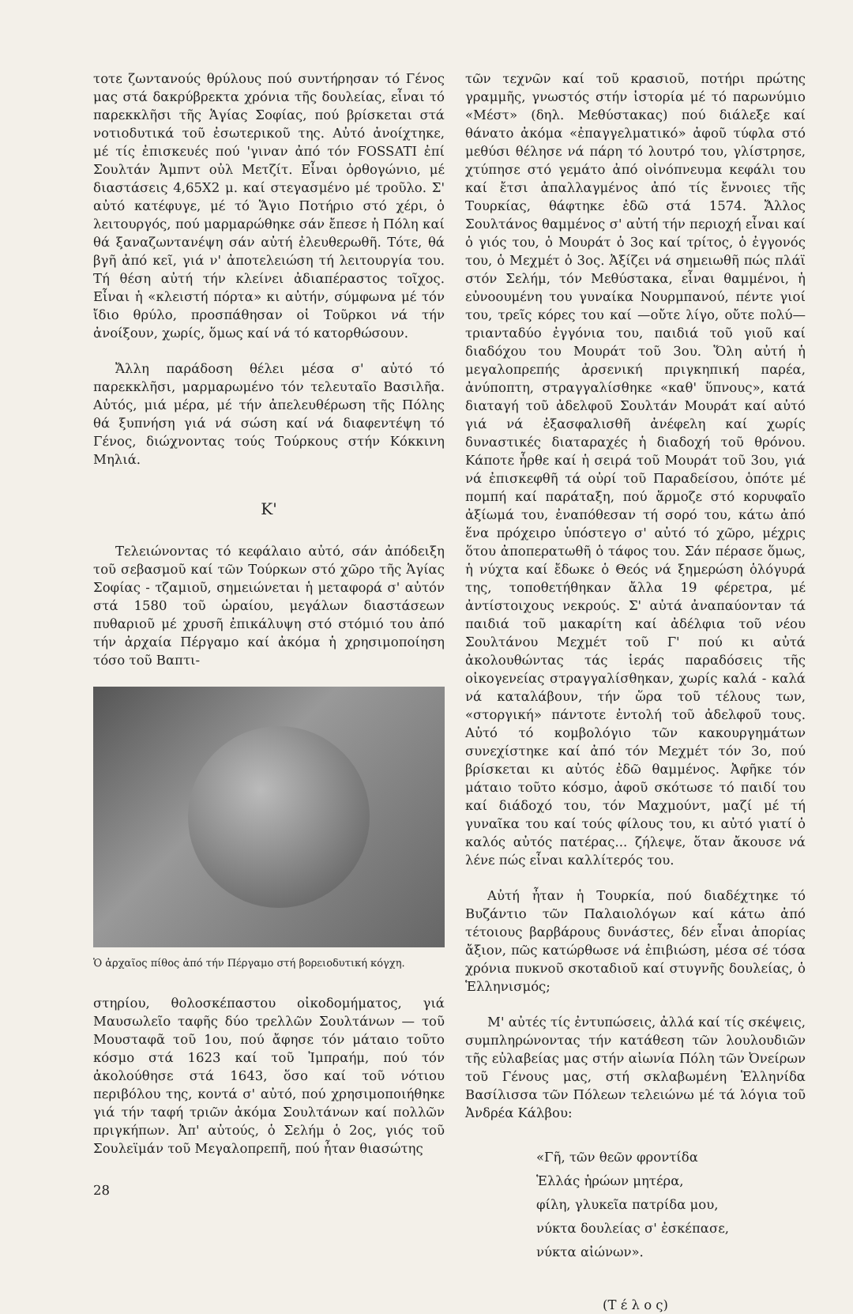τοτε ζωντανούς θρύλους πού συντήρησαν τό Γένος μας στά δακρύβρεκτα χρόνια τῆς δουλείας, εἶναι τό παρεκκλῆσι τῆς Ἁγίας Σοφίας, πού βρίσκεται στά νοτιοδυτικά τοῦ ἐσωτερικοῦ της. Αὐτό ἀνοίχτηκε, μέ τίς ἐπισκευές πού 'γιναν ἀπό τόν FOSSATI ἐπί Σουλτάν Ἀμπντ οὐλ Μετζίτ. Εἶναι ὀρθογώνιο, μέ διαστάσεις 4,65Χ2 μ. καί στεγασμένο μέ τροῦλο. Σ' αὐτό κατέφυγε, μέ τό Ἅγιο Ποτήριο στό χέρι, ὁ λειτουργός, πού μαρμαρώθηκε σάν ἔπεσε ἡ Πόλη καί θά ξαναζωντανέψη σάν αὐτή ἐλευθερωθῆ. Τότε, θά βγῆ ἀπό κεῖ, γιά ν' ἀποτελειώση τή λειτουργία του. Τή θέση αὐτή τήν κλείνει ἀδιαπέραστος τοῖχος. Εἶναι ἡ «κλειστή πόρτα» κι αὐτήν, σύμφωνα μέ τόν ἴδιο θρύλο, προσπάθησαν οἱ Τοῦρκοι νά τήν ἀνοίξουν, χωρίς, ὅμως καί νά τό κατορθώσουν.
Ἄλλη παράδοση θέλει μέσα σ' αὐτό τό παρεκκλῆσι, μαρμαρωμένο τόν τελευταῖο Βασιλῆα. Αὐτός, μιά μέρα, μέ τήν ἀπελευθέρωση τῆς Πόλης θά ξυπνήση γιά νά σώση καί νά διαφεντέψη τό Γένος, διώχνοντας τούς Τούρκους στήν Κόκκινη Μηλιά.
Κ'
Τελειώνοντας τό κεφάλαιο αὐτό, σάν ἀπόδειξη τοῦ σεβασμοῦ καί τῶν Τούρκων στό χῶρο τῆς Ἁγίας Σοφίας - τζαμιοῦ, σημειώνεται ἡ μεταφορά σ' αὐτόν στά 1580 τοῦ ὡραίου, μεγάλων διαστάσεων πυθαριοῦ μέ χρυσῆ ἐπικάλυψη στό στόμιό του ἀπό τήν ἀρχαία Πέργαμο καί ἀκόμα ἡ χρησιμοποίηση τόσο τοῦ Βαπτι-
Ὁ ἀρχαῖος πίθος ἀπό τήν Πέργαμο στή βορειοδυτική κόγχη.
στηρίου, θολοσκέπαστου οἰκοδομήματος, γιά Μαυσωλεῖο ταφῆς δύο τρελλῶν Σουλτάνων — τοῦ Μουσταφᾶ τοῦ 1ου, πού ἄφησε τόν μάταιο τοῦτο κόσμο στά 1623 καί τοῦ Ἰμπραήμ, πού τόν ἀκολούθησε στά 1643, ὅσο καί τοῦ νότιου περιβόλου της, κοντά σ' αὐτό, πού χρησιμοποιήθηκε γιά τήν ταφή τριῶν ἀκόμα Σουλτάνων καί πολλῶν πριγκήπων. Ἀπ' αὐτούς, ὁ Σελήμ ὁ 2ος, γιός τοῦ Σουλεϊμάν τοῦ Μεγαλοπρεπῆ, πού ἦταν θιασώτης
28
τῶν τεχνῶν καί τοῦ κρασιοῦ, ποτήρι πρώτης γραμμῆς, γνωστός στήν ἱστορία μέ τό παρωνύμιο «Μέστ» (δηλ. Μεθύστακας) πού διάλεξε καί θάνατο ἀκόμα «ἐπαγγελματικό» ἀφοῦ τύφλα στό μεθύσι θέλησε νά πάρη τό λουτρό του, γλίστρησε, χτύπησε στό γεμάτο ἀπό οἰνόπνευμα κεφάλι του καί ἔτσι ἀπαλλαγμένος ἀπό τίς ἔννοιες τῆς Τουρκίας, θάφτηκε ἐδῶ στά 1574. Ἄλλος Σουλτάνος θαμμένος σ' αὐτή τήν περιοχή εἶναι καί ὁ γιός του, ὁ Μουράτ ὁ 3ος καί τρίτος, ὁ ἐγγονός του, ὁ Μεχμέτ ὁ 3ος. Ἀξίζει νά σημειωθῆ πώς πλάϊ στόν Σελήμ, τόν Μεθύστακα, εἶναι θαμμένοι, ἡ εὐνοουμένη του γυναίκα Νουρμπανού, πέντε γιοί του, τρεῖς κόρες του καί —οὔτε λίγο, οὔτε πολύ— τριανταδύο ἐγγόνια του, παιδιά τοῦ γιοῦ καί διαδόχου του Μουράτ τοῦ 3ου. Ὅλη αὐτή ἡ μεγαλοπρεπής ἀρσενική πριγκηπική παρέα, ἀνύποπτη, στραγγαλίσθηκε «καθ' ὕπνους», κατά διαταγή τοῦ ἀδελφοῦ Σουλτάν Μουράτ καί αὐτό γιά νά ἐξασφαλισθῆ ἀνέφελη καί χωρίς δυναστικές διαταραχές ἡ διαδοχή τοῦ θρόνου. Κάποτε ἦρθε καί ἡ σειρά τοῦ Μουράτ τοῦ 3ου, γιά νά ἐπισκεφθῆ τά οὐρί τοῦ Παραδείσου, ὁπότε μέ πομπή καί παράταξη, πού ἅρμοζε στό κορυφαῖο ἀξίωμά του, ἐναπόθεσαν τή σορό του, κάτω ἀπό ἕνα πρόχειρο ὑπόστεγο σ' αὐτό τό χῶρο, μέχρις ὅτου ἀποπερατωθῆ ὁ τάφος του. Σάν πέρασε ὅμως, ἡ νύχτα καί ἔδωκε ὁ Θεός νά ξημερώση ὁλόγυρά της, τοποθετήθηκαν ἄλλα 19 φέρετρα, μέ ἀντίστοιχους νεκρούς. Σ' αὐτά ἀναπαύονταν τά παιδιά τοῦ μακαρίτη καί ἀδέλφια τοῦ νέου Σουλτάνου Μεχμέτ τοῦ Γ' πού κι αὐτά ἀκολουθώντας τάς ἱεράς παραδόσεις τῆς οἰκογενείας στραγγαλίσθηκαν, χωρίς καλά - καλά νά καταλάβουν, τήν ὥρα τοῦ τέλους των, «στοργική» πάντοτε ἐντολή τοῦ ἀδελφοῦ τους. Αὐτό τό κομβολόγιο τῶν κακουργημάτων συνεχίστηκε καί ἀπό τόν Μεχμέτ τόν 3ο, πού βρίσκεται κι αὐτός ἐδῶ θαμμένος. Ἀφῆκε τόν μάταιο τοῦτο κόσμο, ἀφοῦ σκότωσε τό παιδί του καί διάδοχό του, τόν Μαχμούντ, μαζί μέ τή γυναῖκα του καί τούς φίλους του, κι αὐτό γιατί ὁ καλός αὐτός πατέρας... ζήλεψε, ὅταν ἄκουσε νά λένε πώς εἶναι καλλίτερός του.
Αὐτή ἦταν ἡ Τουρκία, πού διαδέχτηκε τό Βυζάντιο τῶν Παλαιολόγων καί κάτω ἀπό τέτοιους βαρβάρους δυνάστες, δέν εἶναι ἀπορίας ἄξιον, πῶς κατώρθωσε νά ἐπιβιώση, μέσα σέ τόσα χρόνια πυκνοῦ σκοταδιοῦ καί στυγνῆς δουλείας, ὁ Ἑλληνισμός;
Μ' αὐτές τίς ἐντυπώσεις, ἀλλά καί τίς σκέψεις, συμπληρώνοντας τήν κατάθεση τῶν λουλουδιῶν τῆς εὐλαβείας μας στήν αἰωνία Πόλη τῶν Ὀνείρων τοῦ Γένους μας, στή σκλαβωμένη Ἑλληνίδα Βασίλισσα τῶν Πόλεων τελειώνω μέ τά λόγια τοῦ Ἀνδρέα Κάλβου:
«Γῆ, τῶν θεῶν φροντίδα
Ἑλλάς ἡρώων μητέρα,
φίλη, γλυκεῖα πατρίδα μου,
νύκτα δουλείας σ' ἐσκέπασε,
νύκτα αἰώνων».
(Τ έ λ ο ς)